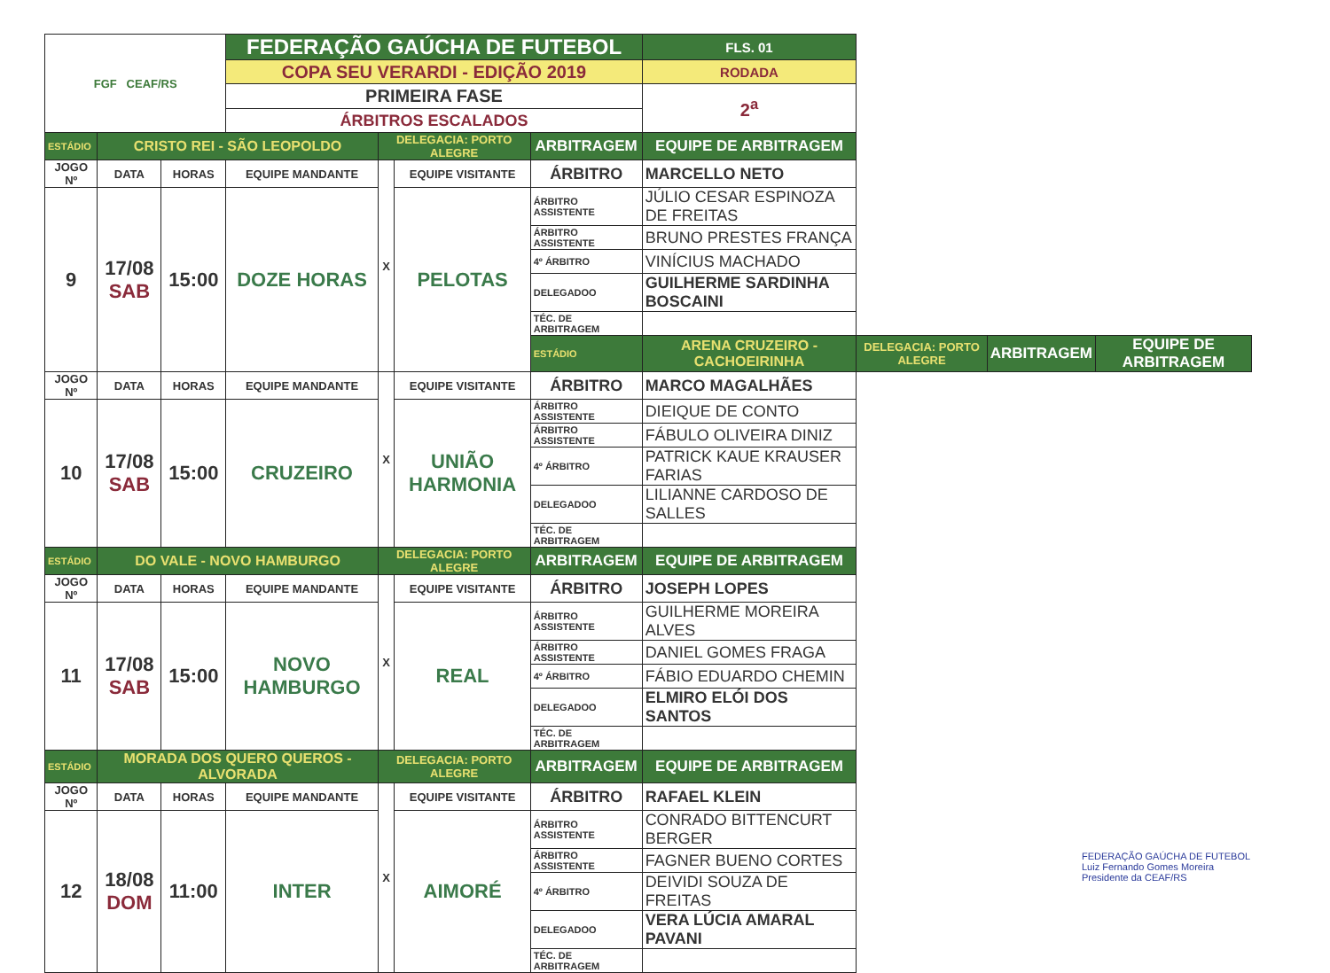| FGF CEAF/RS | | | FEDERAÇÃO GAÚCHA DE FUTEBOL | | | | | FLS. 01 | | | |
| | | | COPA SEU VERARDI - EDIÇÃO 2019 | | | | | RODADA | | | |
| | | | PRIMEIRA FASE | | | | | 2<sup>a</sup> | | | |
| | | | ÁRBITROS ESCALADOS | | | | | | | | |
| ESTÁDIO | CRISTO REI - SÃO LEOPOLDO | | | DELEGACIA: PORTO ALEGRE | | ARBITRAGEM | EQUIPE DE ARBITRAGEM | | | | |
| JOGO Nº | DATA | HORAS | EQUIPE MANDANTE | X | EQUIPE VISITANTE | ÁRBITRO | MARCELLO NETO | | | | |
| 9 | 17/08 SAB | 15:00 | DOZE HORAS | | PELOTAS | ÁRBITRO ASSISTENTE | JÚLIO CESAR ESPINOZA DE FREITAS | | | | |
| | | | | | | ÁRBITRO ASSISTENTE | BRUNO PRESTES FRANÇA | | | | |
| | | | | | | 4º ÁRBITRO | VINÍCIUS MACHADO | | | | |
| | | | | | | DELEGADOO | GUILHERME SARDINHA BOSCAINI | | | | |
| | | | | | | TÉC. DE ARBITRAGEM | | | | | |
| | | | | | | ESTÁDIO | ARENA CRUZEIRO - CACHOEIRINHA | | DELEGACIA: PORTO ALEGRE | ARBITRAGEM | EQUIPE DE ARBITRAGEM |
| JOGO Nº | DATA | HORAS | EQUIPE MANDANTE | X | EQUIPE VISITANTE | ÁRBITRO | MARCO MAGALHÃES | | | | |
| 10 | 17/08 SAB | 15:00 | CRUZEIRO | | UNIÃO HARMONIA | ÁRBITRO ASSISTENTE | DIEIQUE DE CONTO | | | | |
| | | | | | | ÁRBITRO ASSISTENTE | FÁBULO OLIVEIRA DINIZ | | | | |
| | | | | | | 4º ÁRBITRO | PATRICK KAUE KRAUSER FARIAS | | | | |
| | | | | | | DELEGADOO | LILIANNE CARDOSO DE SALLES | | | | |
| | | | | | | TÉC. DE ARBITRAGEM | | | | | |
| ESTÁDIO | DO VALE - NOVO HAMBURGO | | | DELEGACIA: PORTO ALEGRE | | ARBITRAGEM | EQUIPE DE ARBITRAGEM | | | | |
| JOGO Nº | DATA | HORAS | EQUIPE MANDANTE | X | EQUIPE VISITANTE | ÁRBITRO | JOSEPH LOPES | | | | |
| 11 | 17/08 SAB | 15:00 | NOVO HAMBURGO | | REAL | ÁRBITRO ASSISTENTE | GUILHERME MOREIRA ALVES | | | | |
| | | | | | | ÁRBITRO ASSISTENTE | DANIEL GOMES FRAGA | | | | |
| | | | | | | 4º ÁRBITRO | FÁBIO EDUARDO CHEMIN | | | | |
| | | | | | | DELEGADOO | ELMIRO ELÓI DOS SANTOS | | | | |
| | | | | | | TÉC. DE ARBITRAGEM | | | | | |
| ESTÁDIO | MORADA DOS QUERO QUEROS - ALVORADA | | | DELEGACIA: PORTO ALEGRE | | ARBITRAGEM | EQUIPE DE ARBITRAGEM | | | | |
| JOGO Nº | DATA | HORAS | EQUIPE MANDANTE | X | EQUIPE VISITANTE | ÁRBITRO | RAFAEL KLEIN | | | | |
| 12 | 18/08 DOM | 11:00 | INTER | | AIMORÉ | ÁRBITRO ASSISTENTE | CONRADO BITTENCURT BERGER | | | | |
| | | | | | | ÁRBITRO ASSISTENTE | FAGNER BUENO CORTES | | | | |
| | | | | | | 4º ÁRBITRO | DEIVIDI SOUZA DE FREITAS | | | | |
| | | | | | | DELEGADOO | VERA LÚCIA AMARAL PAVANI | | | | |
| | | | | | | TÉC. DE ARBITRAGEM | | | | | |
FEDERAÇÃO GAÚCHA DE FUTEBOL
Luiz Fernando Gomes Moreira
Presidente da CEAF/RS